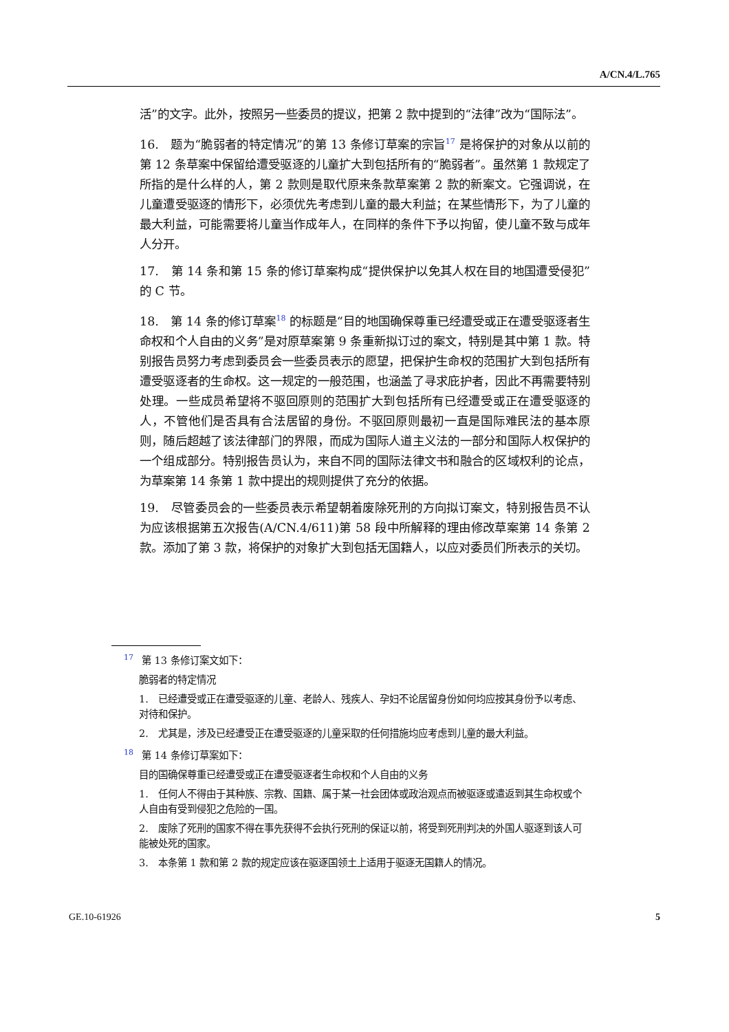A/CN.4/L.765
活”的文字。此外，按照另一些委员的提议，把第 2 款中提到的“法律”改为“国际法”。
16.　题为“脆弱者的特定情况”的第 13 条修订草案的宗旨<sup>17</sup> 是将保护的对象从以前的第 12 条草案中保留给遭受驱逐的儿童扩大到包括所有的“脆弱者”。虽然第 1 款规定了所指的是什么样的人，第 2 款则是取代原来条款草案第 2 款的新案文。它强调说，在儿童遭受驱逐的情形下，必须优先考虑到儿童的最大利益；在某些情形下，为了儿童的最大利益，可能需要将儿童当作成年人，在同样的条件下予以拘留，使儿童不致与成年人分开。
17.　第 14 条和第 15 条的修订草案构成“提供保护以免其人权在目的地国遭受侵犯”的 C 节。
18.　第 14 条的修订草案<sup>18</sup> 的标题是“目的地国确保尊重已经遭受或正在遭受驱逐者生命权和个人自由的义务”是对原草案第 9 条重新拟订过的案文，特别是其中第 1 款。特别报告员努力考虑到委员会一些委员表示的愿望，把保护生命权的范围扩大到包括所有遭受驱逐者的生命权。这一规定的一般范围，也涵盖了寻求庇护者，因此不再需要特别处理。一些成员希望将不驱回原则的范围扩大到包括所有已经遭受或正在遭受驱逐的人，不管他们是否具有合法居留的身份。不驱回原则最初一直是国际难民法的基本原则，随后超越了该法律部门的界限，而成为国际人道主义法的一部分和国际人权保护的一个组成部分。特别报告员认为，来自不同的国际法律文书和融合的区域权利的论点，为草案第 14 条第 1 款中提出的规则提供了充分的依据。
19.　尽管委员会的一些委员表示希望朝着废除死刑的方向拟订案文，特别报告员不认为应该根据第五次报告(A/CN.4/611)第 58 段中所解释的理由修改草案第 14 条第 2 款。添加了第 3 款，将保护的对象扩大到包括无国籍人，以应对委员们所表示的关切。
<sup>17</sup> 第 13 条修订案文如下：
脆弱者的特定情况
1.　已经遭受或正在遭受驱逐的儿童、老龄人、残疾人、孕妇不论居留身份如何均应按其身份予以考虑、对待和保护。
2.　尤其是，涉及已经遭受正在遭受驱逐的儿童采取的任何措施均应考虑到儿童的最大利益。
<sup>18</sup> 第 14 条修订草案如下：
目的国确保尊重已经遭受或正在遭受驱逐者生命权和个人自由的义务
1.　任何人不得由于其种族、宗教、国籍、属于某一社会团体或政治观点而被驱逐或遣返到其生命权或个人自由有受到侵犯之危险的一国。
2.　废除了死刑的国家不得在事先获得不会执行死刑的保证以前，将受到死刑判决的外国人驱逐到该人可能被处死的国家。
3.　本条第 1 款和第 2 款的规定应该在驱逐国领土上适用于驱逐无国籍人的情况。
GE.10-61926 5